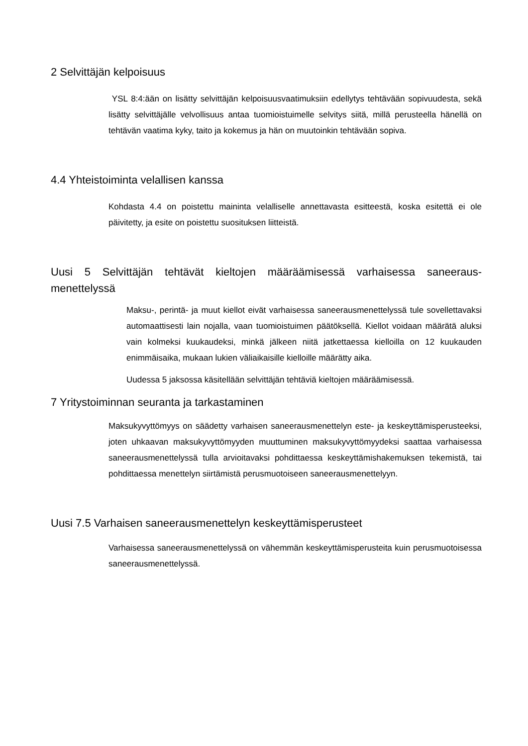2 Selvittäjän kelpoisuus
YSL 8:4:ään on lisätty selvittäjän kelpoisuusvaatimuksiin edellytys tehtävään sopivuudesta, sekä lisätty selvittäjälle velvollisuus antaa tuomioistuimelle selvitys siitä, millä perusteella hänellä on tehtävän vaatima kyky, taito ja kokemus ja hän on muutoinkin tehtävään sopiva.
4.4 Yhteistoiminta velallisen kanssa
Kohdasta 4.4 on poistettu maininta velalliselle annettavasta esitteestä, koska esitettä ei ole päivitetty, ja esite on poistettu suosituksen liitteistä.
Uusi 5 Selvittäjän tehtävät kieltojen määräämisessä varhaisessa saneeraus-menettelyssä
Maksu-, perintä- ja muut kiellot eivät varhaisessa saneerausmenettelyssä tule sovellettavaksi automaattisesti lain nojalla, vaan tuomioistuimen päätöksellä. Kiellot voidaan määrätä aluksi vain kolmeksi kuukaudeksi, minkä jälkeen niitä jatkettaessa kielloilla on 12 kuukauden enimmäisaika, mukaan lukien väliaikaisille kielloille määrätty aika.
Uudessa 5 jaksossa käsitellään selvittäjän tehtäviä kieltojen määräämisessä.
7 Yritystoiminnan seuranta ja tarkastaminen
Maksukyvyttömyys on säädetty varhaisen saneerausmenettelyn este- ja keskeyttämisperusteeksi, joten uhkaavan maksukyvyttömyyden muuttuminen maksukyvyttömyydeksi saattaa varhaisessa saneerausmenettelyssä tulla arvioitavaksi pohdittaessa keskeyttämishakemuksen tekemistä, tai pohdittaessa menettelyn siirtämistä perusmuotoiseen saneerausmenettelyyn.
Uusi 7.5 Varhaisen saneerausmenettelyn keskeyttämisperusteet
Varhaisessa saneerausmenettelyssä on vähemmän keskeyttämisperusteita kuin perusmuotoisessa saneerausmenettelyssä.